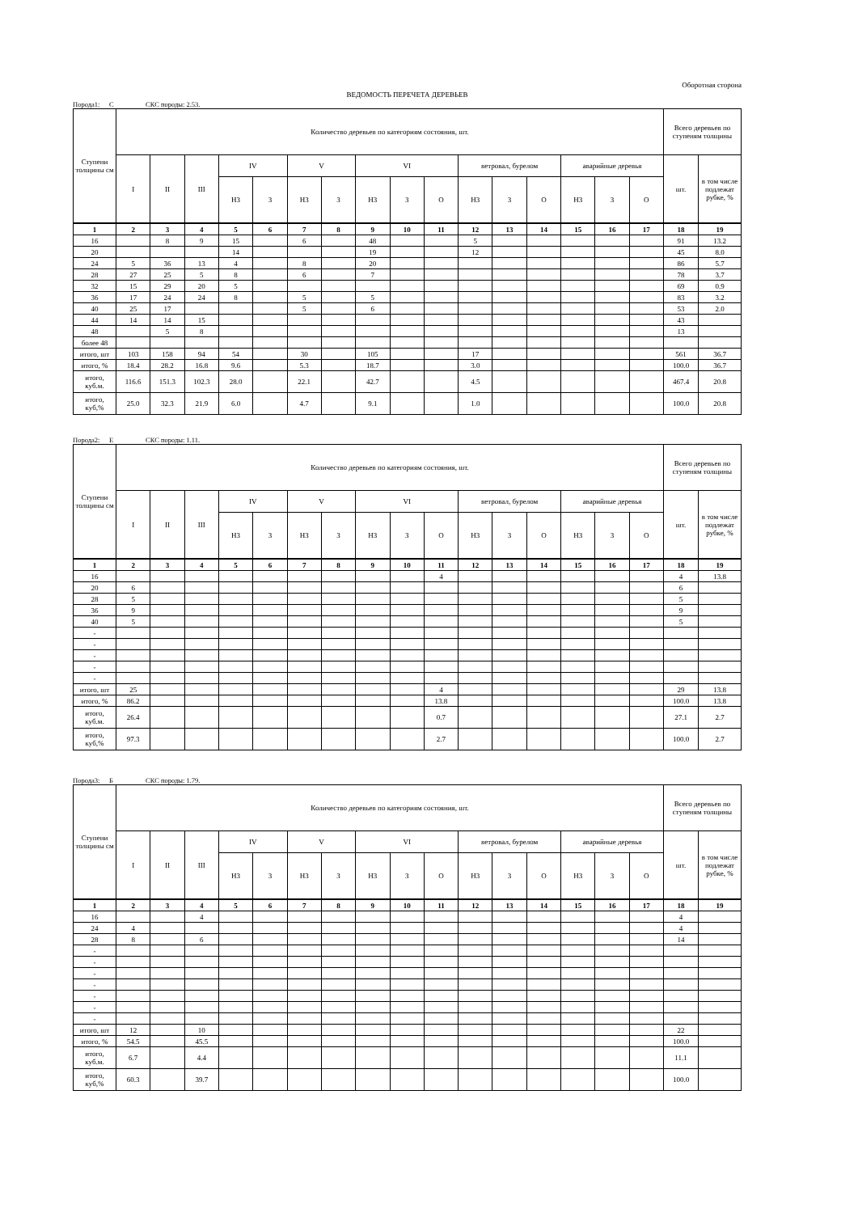Оборотная сторона
ВЕДОМОСТЬ ПЕРЕЧЕТА ДЕРЕВЬЕВ
Порода1: С СКС породы: 2.53.
| Ступени толщины см | Количество деревьев по категориям состояния, шт. | | | | | | | | | | | | | | | | Всего деревьев по ступеням толщины | |
| --- | --- | --- | --- | --- | --- | --- | --- | --- | --- | --- | --- | --- | --- | --- | --- | --- | --- | --- |
| | I | II | III | IV | | V | | VI | | | ветровал, бурелом | | | аварийные деревья | | | шт. | в том числе подлежат рубке, % |
| | | | | НЗ | З | НЗ | З | НЗ | З | О | НЗ | З | О | НЗ | З | О | | |
| 1 | 2 | 3 | 4 | 5 | 6 | 7 | 8 | 9 | 10 | 11 | 12 | 13 | 14 | 15 | 16 | 17 | 18 | 19 |
| 16 | | 8 | 9 | 15 | | 6 | | 48 | | | 5 | | | | | | 91 | 13.2 |
| 20 | | | | 14 | | | | 19 | | | 12 | | | | | | 45 | 8.0 |
| 24 | 5 | 36 | 13 | 4 | | 8 | | 20 | | | | | | | | | 86 | 5.7 |
| 28 | 27 | 25 | 5 | 8 | | 6 | | 7 | | | | | | | | | 78 | 3.7 |
| 32 | 15 | 29 | 20 | 5 | | | | | | | | | | | | | 69 | 0.9 |
| 36 | 17 | 24 | 24 | 8 | | 5 | | 5 | | | | | | | | | 83 | 3.2 |
| 40 | 25 | 17 | | | | 5 | | 6 | | | | | | | | | 53 | 2.0 |
| 44 | 14 | 14 | 15 | | | | | | | | | | | | | | 43 | |
| 48 | | 5 | 8 | | | | | | | | | | | | | | 13 | |
| более 48 | | | | | | | | | | | | | | | | | | |
| итого, шт | 103 | 158 | 94 | 54 | | 30 | | 105 | | | 17 | | | | | | 561 | 36.7 |
| итого, % | 18.4 | 28.2 | 16.8 | 9.6 | | 5.3 | | 18.7 | | | 3.0 | | | | | | 100.0 | 36.7 |
| итого, куб.м. | 116.6 | 151.3 | 102.3 | 28.0 | | 22.1 | | 42.7 | | | 4.5 | | | | | | 467.4 | 20.8 |
| итого, куб,% | 25.0 | 32.3 | 21.9 | 6.0 | | 4.7 | | 9.1 | | | 1.0 | | | | | | 100.0 | 20.8 |
Порода2: Е СКС породы: 1.11.
| Ступени толщины см | Количество деревьев по категориям состояния, шт. | | | | | | | | | | | | | | | | Всего деревьев по ступеням толщины | |
| --- | --- | --- | --- | --- | --- | --- | --- | --- | --- | --- | --- | --- | --- | --- | --- | --- | --- | --- |
| | I | II | III | IV | | V | | VI | | | ветровал, бурелом | | | аварийные деревья | | | шт. | в том числе подлежат рубке, % |
| | | | | НЗ | З | НЗ | З | НЗ | З | О | НЗ | З | О | НЗ | З | О | | |
| 1 | 2 | 3 | 4 | 5 | 6 | 7 | 8 | 9 | 10 | 11 | 12 | 13 | 14 | 15 | 16 | 17 | 18 | 19 |
| 16 | | | | | | | | | | 4 | | | | | | | 4 | 13.8 |
| 20 | 6 | | | | | | | | | | | | | | | | 6 | |
| 28 | 5 | | | | | | | | | | | | | | | | 5 | |
| 36 | 9 | | | | | | | | | | | | | | | | 9 | |
| 40 | 5 | | | | | | | | | | | | | | | | 5 | |
| - | | | | | | | | | | | | | | | | | | |
| - | | | | | | | | | | | | | | | | | | |
| - | | | | | | | | | | | | | | | | | | |
| - | | | | | | | | | | | | | | | | | | |
| - | | | | | | | | | | | | | | | | | | |
| итого, шт | 25 | | | | | | | | | 4 | | | | | | | 29 | 13.8 |
| итого, % | 86.2 | | | | | | | | | 13.8 | | | | | | | 100.0 | 13.8 |
| итого, куб.м. | 26.4 | | | | | | | | | 0.7 | | | | | | | 27.1 | 2.7 |
| итого, куб,% | 97.3 | | | | | | | | | 2.7 | | | | | | | 100.0 | 2.7 |
Порода3: Б СКС породы: 1.79.
| Ступени толщины см | Количество деревьев по категориям состояния, шт. | | | | | | | | | | | | | | | | Всего деревьев по ступеням толщины | |
| --- | --- | --- | --- | --- | --- | --- | --- | --- | --- | --- | --- | --- | --- | --- | --- | --- | --- | --- |
| | I | II | III | IV | | V | | VI | | | ветровал, бурелом | | | аварийные деревья | | | шт. | в том числе подлежат рубке, % |
| | | | | НЗ | З | НЗ | З | НЗ | З | О | НЗ | З | О | НЗ | З | О | | |
| 1 | 2 | 3 | 4 | 5 | 6 | 7 | 8 | 9 | 10 | 11 | 12 | 13 | 14 | 15 | 16 | 17 | 18 | 19 |
| 16 | | | 4 | | | | | | | | | | | | | | 4 | |
| 24 | 4 | | | | | | | | | | | | | | | | 4 | |
| 28 | 8 | | 6 | | | | | | | | | | | | | | 14 | |
| - | | | | | | | | | | | | | | | | | | |
| - | | | | | | | | | | | | | | | | | | |
| - | | | | | | | | | | | | | | | | | | |
| - | | | | | | | | | | | | | | | | | | |
| - | | | | | | | | | | | | | | | | | | |
| - | | | | | | | | | | | | | | | | | | |
| - | | | | | | | | | | | | | | | | | | |
| итого, шт | 12 | | 10 | | | | | | | | | | | | | | 22 | |
| итого, % | 54.5 | | 45.5 | | | | | | | | | | | | | | 100.0 | |
| итого, куб.м. | 6.7 | | 4.4 | | | | | | | | | | | | | | 11.1 | |
| итого, куб,% | 60.3 | | 39.7 | | | | | | | | | | | | | | 100.0 | |